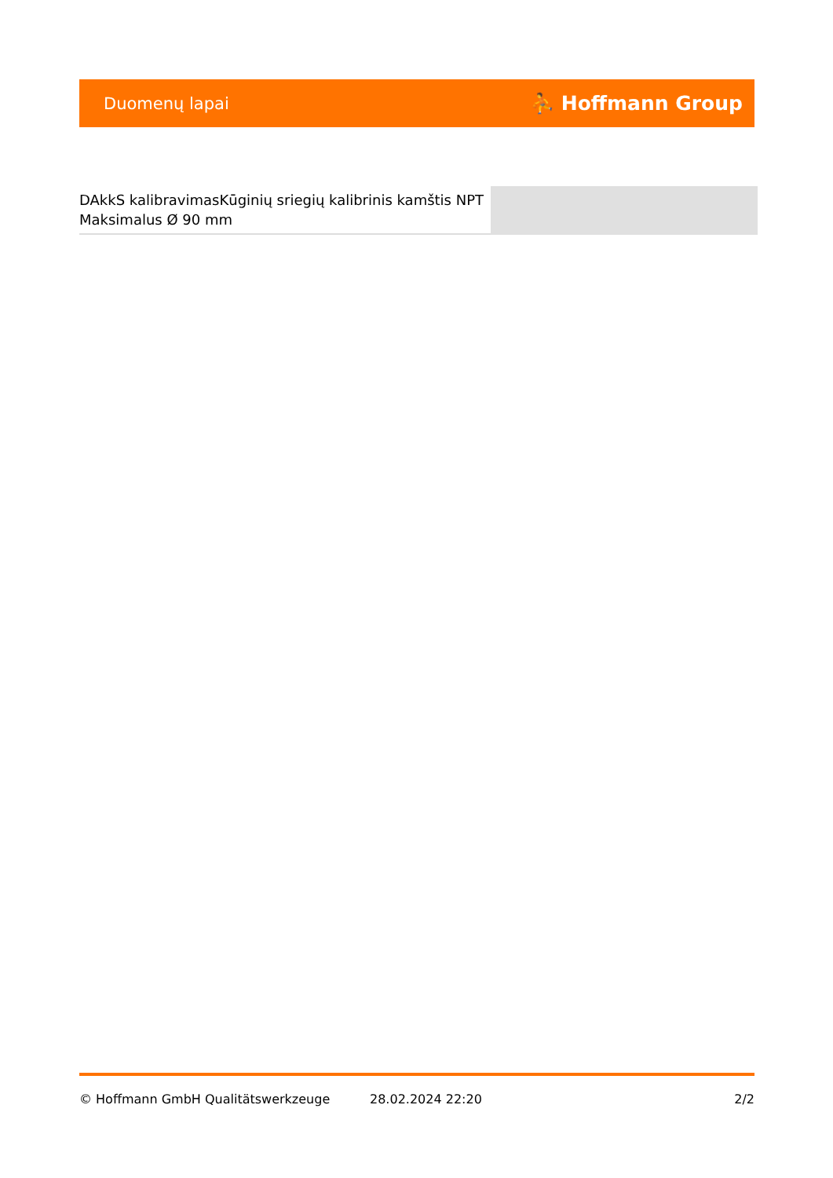Duomenų lapai ⛹ Hoffmann Group
DAkkS kalibravimasKūginių sriegių kalibrinis kamštis NPT Maksimalus Ø 90 mm
© Hoffmann GmbH Qualitätswerkzeuge 28.02.2024 22:20 2/2